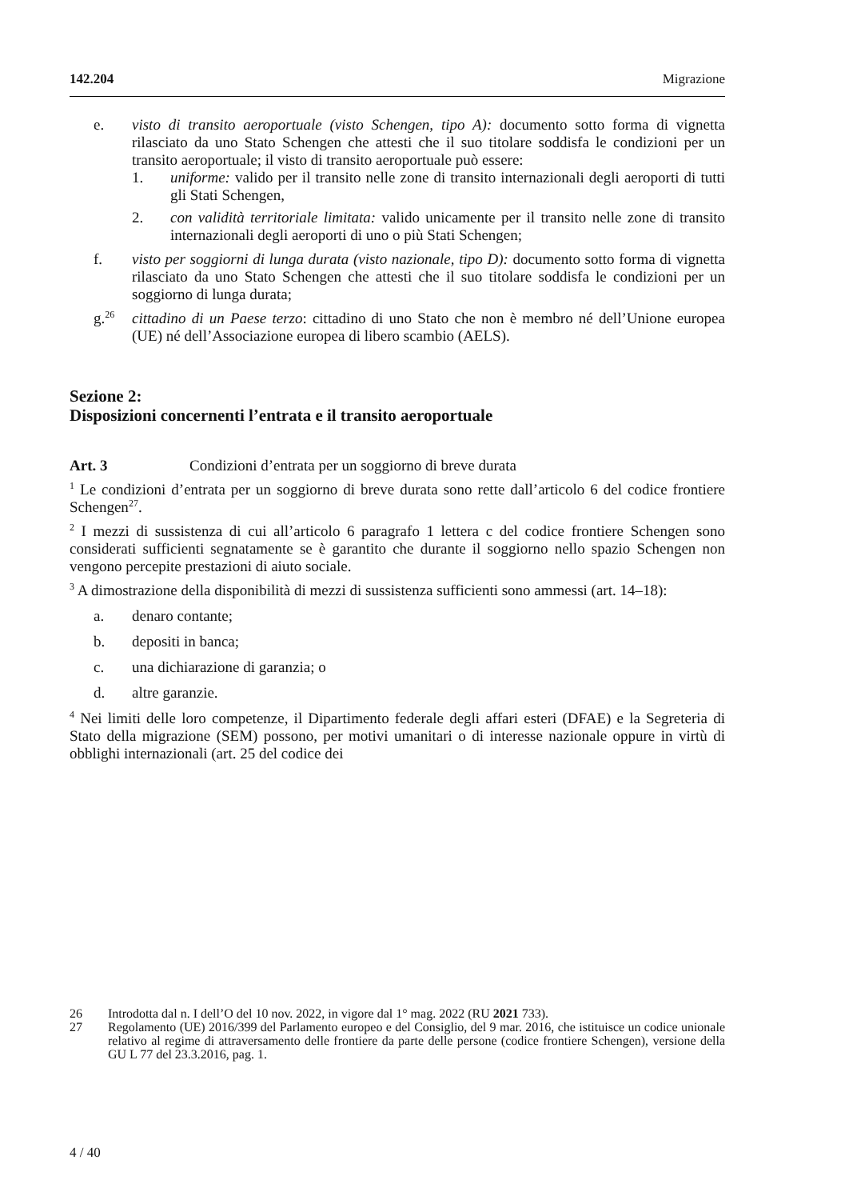142.204 Migrazione
e. visto di transito aeroportuale (visto Schengen, tipo A): documento sotto forma di vignetta rilasciato da uno Stato Schengen che attesti che il suo titolare soddisfa le condizioni per un transito aeroportuale; il visto di transito aeroportuale può essere:
1. uniforme: valido per il transito nelle zone di transito internazionali degli aeroporti di tutti gli Stati Schengen,
2. con validità territoriale limitata: valido unicamente per il transito nelle zone di transito internazionali degli aeroporti di uno o più Stati Schengen;
f. visto per soggiorni di lunga durata (visto nazionale, tipo D): documento sotto forma di vignetta rilasciato da uno Stato Schengen che attesti che il suo titolare soddisfa le condizioni per un soggiorno di lunga durata;
g.<sup>26</sup> cittadino di un Paese terzo: cittadino di uno Stato che non è membro né dell’Unione europea (UE) né dell’Associazione europea di libero scambio (AELS).
Sezione 2:
Disposizioni concernenti l’entrata e il transito aeroportuale
Art. 3 Condizioni d’entrata per un soggiorno di breve durata
<sup>1</sup> Le condizioni d’entrata per un soggiorno di breve durata sono rette dall’articolo 6 del codice frontiere Schengen<sup>27</sup>.
<sup>2</sup> I mezzi di sussistenza di cui all’articolo 6 paragrafo 1 lettera c del codice frontiere Schengen sono considerati sufficienti segnatamente se è garantito che durante il soggiorno nello spazio Schengen non vengono percepite prestazioni di aiuto sociale.
<sup>3</sup> A dimostrazione della disponibilità di mezzi di sussistenza sufficienti sono ammessi (art. 14–18):
a. denaro contante;
b. depositi in banca;
c. una dichiarazione di garanzia; o
d. altre garanzie.
<sup>4</sup> Nei limiti delle loro competenze, il Dipartimento federale degli affari esteri (DFAE) e la Segreteria di Stato della migrazione (SEM) possono, per motivi umanitari o di interesse nazionale oppure in virtù di obblighi internazionali (art. 25 del codice dei
26 Introdotta dal n. I dell’O del 10 nov. 2022, in vigore dal 1° mag. 2022 (RU 2021 733).
27 Regolamento (UE) 2016/399 del Parlamento europeo e del Consiglio, del 9 mar. 2016, che istituisce un codice unionale relativo al regime di attraversamento delle frontiere da parte delle persone (codice frontiere Schengen), versione della GU L 77 del 23.3.2016, pag. 1.
4 / 40